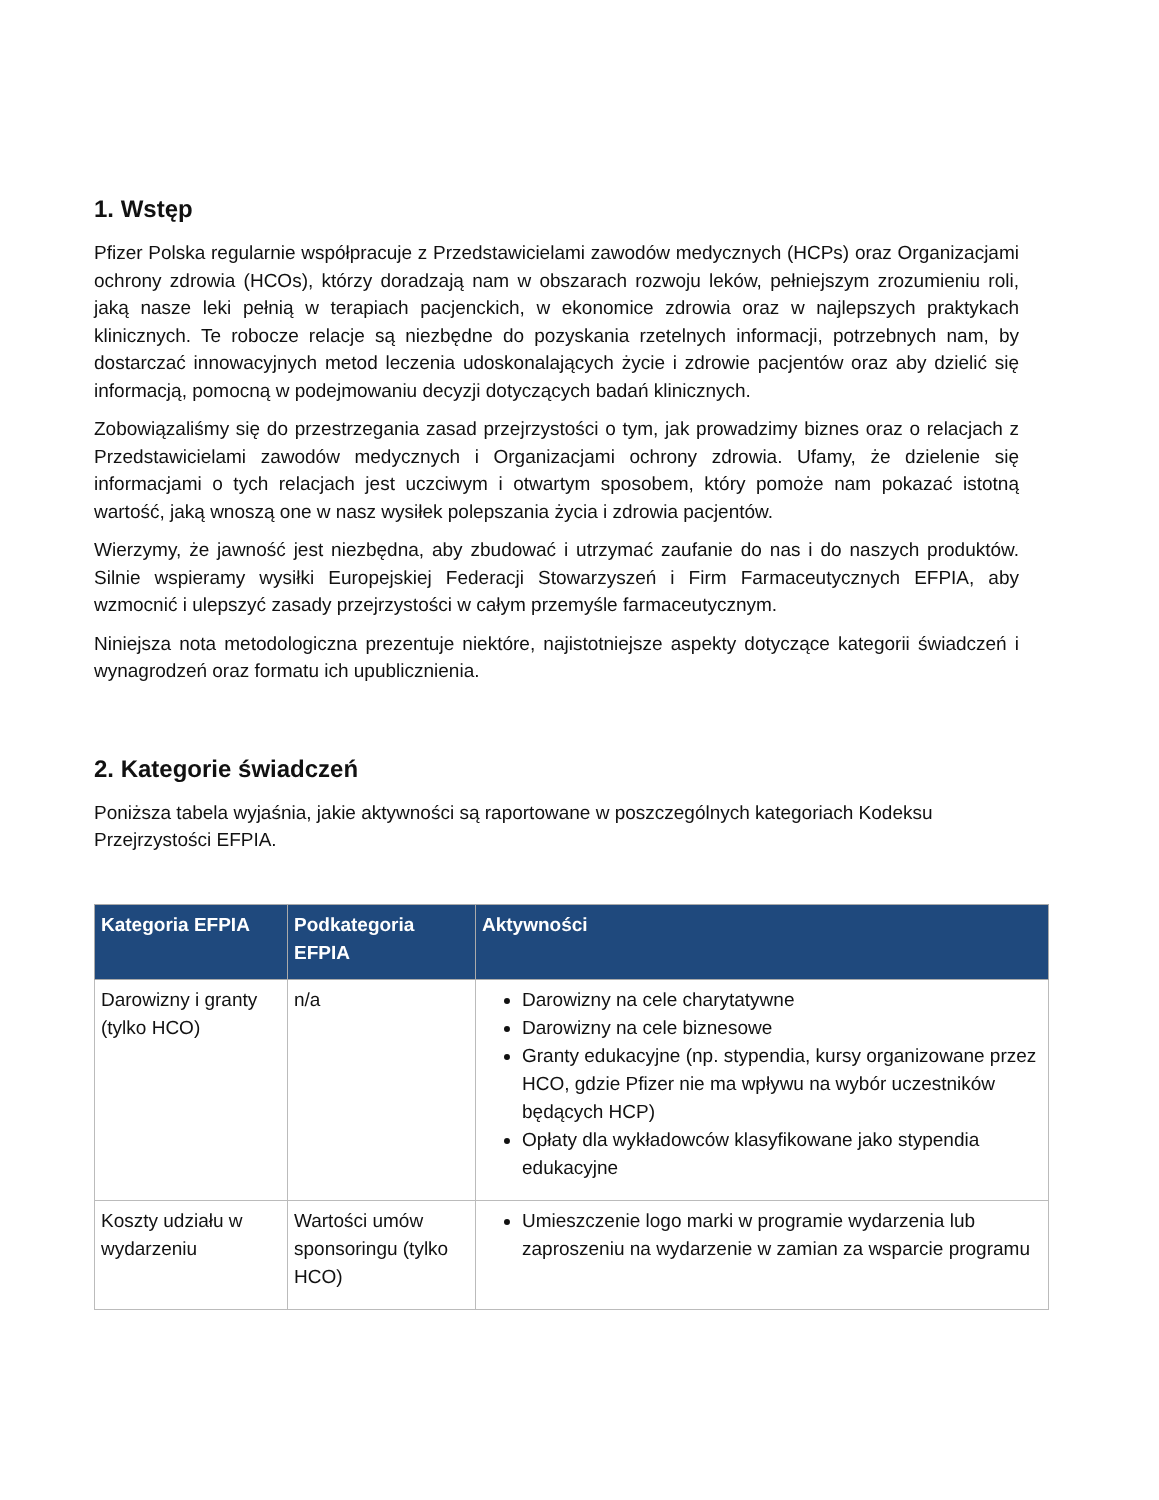1. Wstęp
Pfizer Polska regularnie współpracuje z Przedstawicielami zawodów medycznych (HCPs) oraz Organizacjami ochrony zdrowia (HCOs), którzy doradzają nam w obszarach rozwoju leków, pełniejszym zrozumieniu roli, jaką nasze leki pełnią w terapiach pacjenckich, w ekonomice zdrowia oraz w najlepszych praktykach klinicznych. Te robocze relacje są niezbędne do pozyskania rzetelnych informacji, potrzebnych nam, by dostarczać innowacyjnych metod leczenia udoskonalających życie i zdrowie pacjentów oraz aby dzielić się informacją, pomocną w podejmowaniu decyzji dotyczących badań klinicznych.
Zobowiązaliśmy się do przestrzegania zasad przejrzystości o tym, jak prowadzimy biznes oraz o relacjach z Przedstawicielami zawodów medycznych i Organizacjami ochrony zdrowia. Ufamy, że dzielenie się informacjami o tych relacjach jest uczciwym i otwartym sposobem, który pomoże nam pokazać istotną wartość, jaką wnoszą one w nasz wysiłek polepszania życia i zdrowia pacjentów.
Wierzymy, że jawność jest niezbędna, aby zbudować i utrzymać zaufanie do nas i do naszych produktów. Silnie wspieramy wysiłki Europejskiej Federacji Stowarzyszeń i Firm Farmaceutycznych EFPIA, aby wzmocnić i ulepszyć zasady przejrzystości w całym przemyśle farmaceutycznym.
Niniejsza nota metodologiczna prezentuje niektóre, najistotniejsze aspekty dotyczące kategorii świadczeń i wynagrodzeń oraz formatu ich upublicznienia.
2. Kategorie świadczeń
Poniższa tabela wyjaśnia, jakie aktywności są raportowane w poszczególnych kategoriach Kodeksu Przejrzystości EFPIA.
| Kategoria EFPIA | Podkategoria EFPIA | Aktywności |
| --- | --- | --- |
| Darowizny i granty (tylko HCO) | n/a | Darowizny na cele charytatywne Darowizny na cele biznesowe Granty edukacyjne (np. stypendia, kursy organizowane przez HCO, gdzie Pfizer nie ma wpływu na wybór uczestników będących HCP) Opłaty dla wykładowców klasyfikowane jako stypendia edukacyjne |
| Koszty udziału w wydarzeniu | Wartości umów sponsoringu (tylko HCO) | Umieszczenie logo marki w programie wydarzenia lub zaproszeniu na wydarzenie w zamian za wsparcie programu |